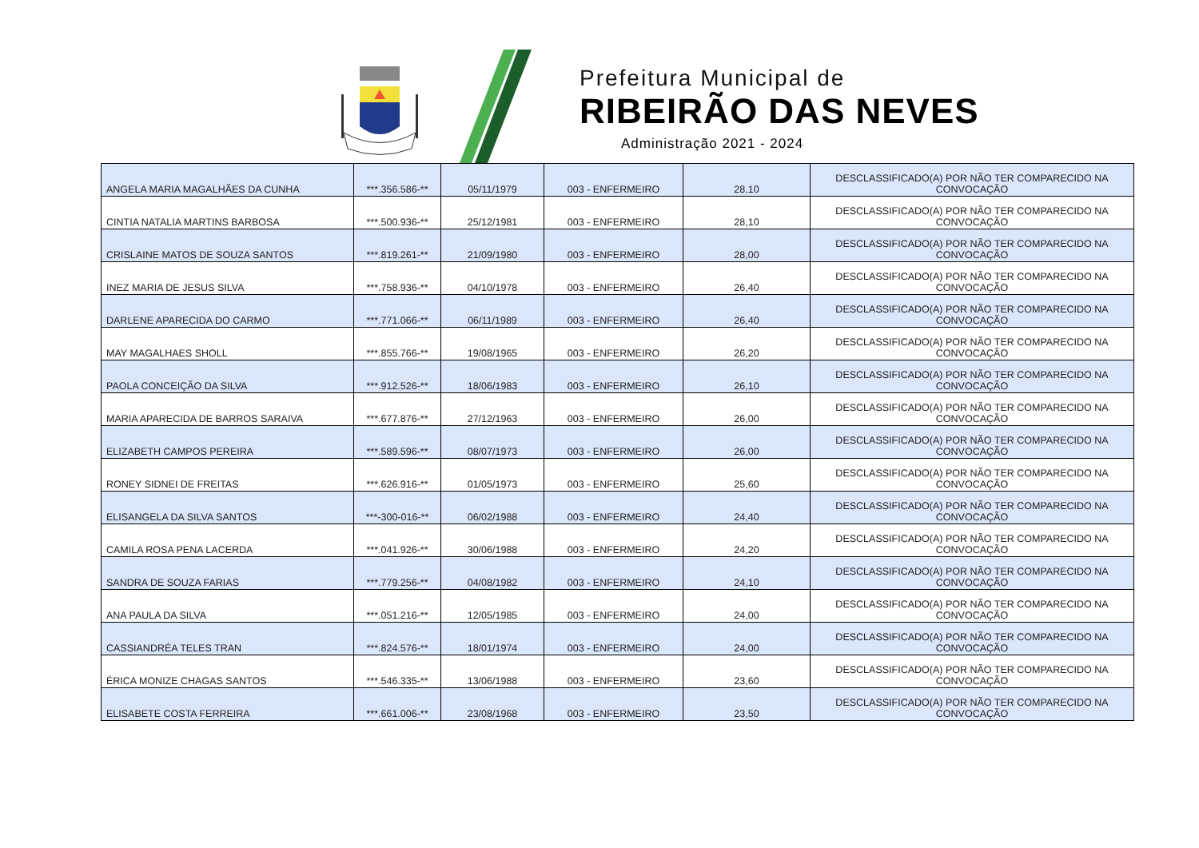Prefeitura Municipal de
RIBEIRÃO DAS NEVES
Administração 2021 - 2024
| ANGELA MARIA MAGALHÃES DA CUNHA | ***.356.586-** | 05/11/1979 | 003 - ENFERMEIRO | 28,10 | DESCLASSIFICADO(A) POR NÃO TER COMPARECIDO NA CONVOCAÇÃO |
| CINTIA NATALIA MARTINS BARBOSA | ***.500.936-** | 25/12/1981 | 003 - ENFERMEIRO | 28,10 | DESCLASSIFICADO(A) POR NÃO TER COMPARECIDO NA CONVOCAÇÃO |
| CRISLAINE MATOS DE SOUZA SANTOS | ***.819.261-** | 21/09/1980 | 003 - ENFERMEIRO | 28,00 | DESCLASSIFICADO(A) POR NÃO TER COMPARECIDO NA CONVOCAÇÃO |
| INEZ MARIA DE JESUS SILVA | ***.758.936-** | 04/10/1978 | 003 - ENFERMEIRO | 26,40 | DESCLASSIFICADO(A) POR NÃO TER COMPARECIDO NA CONVOCAÇÃO |
| DARLENE APARECIDA DO CARMO | ***.771.066-** | 06/11/1989 | 003 - ENFERMEIRO | 26,40 | DESCLASSIFICADO(A) POR NÃO TER COMPARECIDO NA CONVOCAÇÃO |
| MAY MAGALHAES SHOLL | ***.855.766-** | 19/08/1965 | 003 - ENFERMEIRO | 26,20 | DESCLASSIFICADO(A) POR NÃO TER COMPARECIDO NA CONVOCAÇÃO |
| PAOLA CONCEIÇÃO DA SILVA | ***.912.526-** | 18/06/1983 | 003 - ENFERMEIRO | 26,10 | DESCLASSIFICADO(A) POR NÃO TER COMPARECIDO NA CONVOCAÇÃO |
| MARIA APARECIDA DE BARROS SARAIVA | ***.677.876-** | 27/12/1963 | 003 - ENFERMEIRO | 26,00 | DESCLASSIFICADO(A) POR NÃO TER COMPARECIDO NA CONVOCAÇÃO |
| ELIZABETH CAMPOS PEREIRA | ***.589.596-** | 08/07/1973 | 003 - ENFERMEIRO | 26,00 | DESCLASSIFICADO(A) POR NÃO TER COMPARECIDO NA CONVOCAÇÃO |
| RONEY SIDNEI DE FREITAS | ***.626.916-** | 01/05/1973 | 003 - ENFERMEIRO | 25,60 | DESCLASSIFICADO(A) POR NÃO TER COMPARECIDO NA CONVOCAÇÃO |
| ELISANGELA DA SILVA SANTOS | ***-300-016-** | 06/02/1988 | 003 - ENFERMEIRO | 24,40 | DESCLASSIFICADO(A) POR NÃO TER COMPARECIDO NA CONVOCAÇÃO |
| CAMILA ROSA PENA LACERDA | ***.041.926-** | 30/06/1988 | 003 - ENFERMEIRO | 24,20 | DESCLASSIFICADO(A) POR NÃO TER COMPARECIDO NA CONVOCAÇÃO |
| SANDRA DE SOUZA FARIAS | ***.779.256-** | 04/08/1982 | 003 - ENFERMEIRO | 24,10 | DESCLASSIFICADO(A) POR NÃO TER COMPARECIDO NA CONVOCAÇÃO |
| ANA PAULA DA SILVA | ***.051.216-** | 12/05/1985 | 003 - ENFERMEIRO | 24,00 | DESCLASSIFICADO(A) POR NÃO TER COMPARECIDO NA CONVOCAÇÃO |
| CASSIANDRÉA TELES TRAN | ***.824.576-** | 18/01/1974 | 003 - ENFERMEIRO | 24,00 | DESCLASSIFICADO(A) POR NÃO TER COMPARECIDO NA CONVOCAÇÃO |
| ÉRICA MONIZE CHAGAS SANTOS | ***.546.335-** | 13/06/1988 | 003 - ENFERMEIRO | 23,60 | DESCLASSIFICADO(A) POR NÃO TER COMPARECIDO NA CONVOCAÇÃO |
| ELISABETE COSTA FERREIRA | ***.661.006-** | 23/08/1968 | 003 - ENFERMEIRO | 23,50 | DESCLASSIFICADO(A) POR NÃO TER COMPARECIDO NA CONVOCAÇÃO |